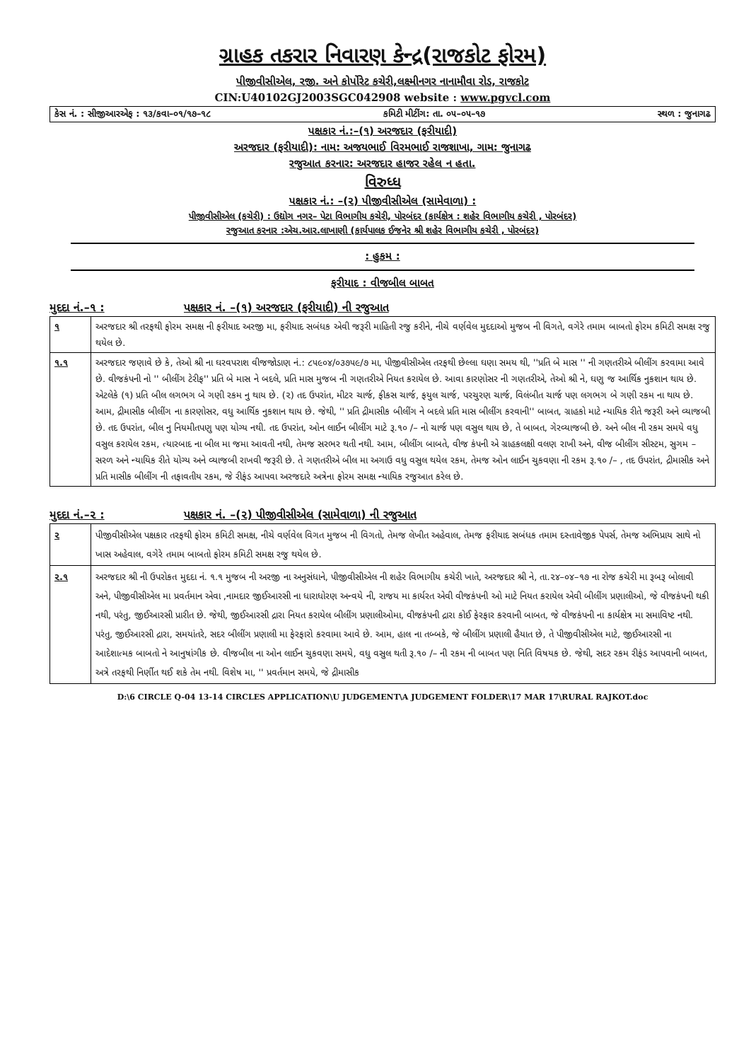ગ્રાહક તકરાર નિવારણ કેન્દ્ર(રાજકોટ ફોરમ)
પીજીવીસીએલ, રજી. અને કોર્પોરેટ કચેરી,લક્ષ્મીનગર નાનામૌવા રોડ, રાજકોટ
CIN:U40102GJ2003SGC042908 website : www.pgvcl.com
કેસ નં. : સીજીઆરએફ : ૧૩/કવા–૦૧/૧૭–૧૮ કમિટી મીટીંગ: તા. ૦૫–૦૫–૧૭ સ્થળ : જુનાગઢ
પક્ષકાર નં.:–(૧) અરજદાર (ફરીયાદી)
અરજદાર (ફરીયાદી): નામ: અજયભાઈ વિરમભાઈ રાજશાખા, ગામ: જુનાગઢ
રજુઆત કરનાર: અરજદાર હાજર રહેલ ન હતા.
વિરુધ્ધ
પક્ષકાર નં.: –(૨) પીજીવીસીએલ (સામેવાળા) :
પીજીવીસીએલ (કચેરી) : ઉદ્યોગ નગર– પેટા વિભાગીય કચેરી, પોરબંદર (કાર્યક્ષેત્ર : શહેર વિભાગીય કચેરી , પોરબંદર)
રજુઆત કરનાર :એચ.આર.લાખાણી (કાર્યપાલક ઈજનેર શ્રી શહેર વિભાગીય કચેરી , પોરબંદર)
: હુકમ :
ફરીયાદ : વીજબીલ બાબત
મુદદા નં.–૧ : પક્ષકાર નં. –(૧) અરજદાર (ફરીયાદી) ની રજુઆત
| ૧ | અરજદાર શ્રી તરફથી ફોરમ સમક્ષ ની ફરીયાદ અરજી મા, ફરીયાદ સબંધક એવી જરૂરી માહિતી રજુ કરીને, નીચે વર્ણવેલ મુદદાઓ મુજબ ની વિગતે, વગેરે તમામ બાબતો ફોરમ કમિટી સમક્ષ રજુ થયેલ છે. |
| ૧.૧ | અરજદાર જણાવે છે કે, તેઓ શ્રી ના ઘરવપરાશ વીજજોડાણ નં.: ૮૫૯૦૪/૦૩૭૫૯/૭ મા, પીજીવીસીએલ તરફથી છેલ્લા ઘણા સમય થી, ''પ્રતિ બે માસ '' ની ગણતરીએ બીલીંગ કરવામા આવે છે. વીજકંપની નો '' બીલીંગ ટેરીફ'' પ્રતિ બે માસ ને બદલે, પ્રતિ માસ મુજબ ની ગણતરીએ નિયત કરાયેલ છે. આવા કારણોસર ની ગણતરીએ, તેઓ શ્રી ને, ઘણુ જ આર્થિક નુકશાન થાય છે. એટલેકે (૧) પ્રતિ બીલ લગભગ બે ગણી રકમ નુ થાય છે. (૨) તદ ઉપરાંત, મીટર ચાર્જ, ફીકસ ચાર્જ, ફયુલ ચાર્જ, પરચુરણ ચાર્જ, વિલંબીત ચાર્જ પણ લગભગ બે ગણી રકમ ના થાય છે. આમ, દ્રીમાસીક બીલીંગ ના કારણોસર, વધુ આર્થિક નુકશાન થાય છે. જેથી, '' પ્રતિ દ્રીમાસીક બીલીંગ ને બદલે પ્રતિ માસ બીલીંગ કરવાની'' બાબત, ગ્રાહકો માટે ન્યાયિક રીતે જરૂરી અને વ્યાજબી છે. તદ ઉપરાંત, બીલ નુ નિયમીતપણુ પણ યોગ્ય નથી. તદ ઉપરાંત, ઓન લાઈન બીલીંગ માટે રૂ.૧૦ /– નો ચાર્જ પણ વસુલ થાય છે, તે બાબત, ગેરવ્યાજબી છે. અને બીલ ની રકમ સમયે વધુ વસુલ કરાયેલ રકમ, ત્યારબાદ ના બીલ મા જમા આવતી નથી, તેમજ સરભર થતી નથી. આમ, બીલીંગ બાબતે, વીજ કંપની એ ગ્રાહકલક્ષી વલણ રાખી અને, વીજ બીલીંગ સીસ્ટમ, સુગમ – સરળ અને ન્યાયિક રીતે યોગ્ય અને વ્યાજબી રાખવી જરૂરી છે. તે ગણતરીએ બીલ મા અગાઉ વધુ વસુલ થયેલ રકમ, તેમજ ઓન લાઈન ચુકવણા ની રકમ રૂ.૧૦ /– , તદ ઉપરાંત, દ્રીમાસીક અને પ્રતિ માસીક બીલીંગ ની તફાવતીય રકમ, જે રીફંડ આપવા અરજદારે અત્રેના ફોરમ સમક્ષ ન્યાયિક રજુઆત કરેલ છે. |
મુદદા નં.–૨ : પક્ષકાર નં. –(૨) પીજીવીસીએલ (સામેવાળા) ની રજુઆત
| ૨ | પીજીવીસીએલ પક્ષકાર તરફથી ફોરમ કમિટી સમક્ષ, નીચે વર્ણવેલ વિગત મુજબ ની વિગતો, તેમજ લેખીત અહેવાલ, તેમજ ફરીયાદ સબંધક તમામ દસ્તાવેજીક પેપર્સ, તેમજ અભિપ્રાય સાથે નો ખાસ અહેવાલ, વગેરે તમામ બાબતો ફોરમ કમિટી સમક્ષ રજુ થયેલ છે. |
| ૨.૧ | અરજદાર શ્રી ની ઉપરોકત મુદદા નં. ૧.૧ મુજબ ની અરજી ના અનુસંધાને, પીજીવીસીએલ ની શહેર વિભાગીય કચેરી ખાતે, અરજદાર શ્રી ને, તા.૨૪–૦૪–૧૭ ના રોજ કચેરી મા રૂબરૂ બોલાવી અને, પીજીવીસીએલ મા પ્રવર્તમાન એવા ,નામદાર જીઈઆરસી ના ધારાધોરણ અન્વયે ની, રાજય મા કાર્યરત એવી વીજકંપની ઓ માટે નિયત કરાયેલ એવી બીલીંગ પ્રણાલીઓ, જે વીજકંપની થકી નથી, પરંતુ, જીઈઆરસી પ્રારીત છે. જેથી, જીઈઆરસી દ્રારા નિયત કરાયેલ બીલીંગ પ્રણાલીઓમા, વીજકંપની દ્રારા કોઈ ફેરફાર કરવાની બાબત, જે વીજકંપની ના કાર્યક્ષેત્ર મા સમાવિષ્ટ નથી. પરંતુ, જીઈઆરસી દ્રારા, સમયાંતરે, સદર બીલીંગ પ્રણાલી મા ફેરફારો કરવામા આવે છે. આમ, હાલ ના તબ્બકે, જે બીલીંગ પ્રણાલી હૈયાત છે, તે પીજીવીસીએલ માટે, જીઈઆરસી ના આદેશાત્મક બાબતો ને આનુષાંગીક છે. વીજબીલ ના ઓન લાઈન ચુકવણા સમયે, વધુ વસુલ થતી રૂ.૧૦ /– ની રકમ ની બાબત પણ નિતિ વિષયક છે. જેથી, સદર રકમ રીફંડ આપવાની બાબત, અત્રે તરફથી નિર્ણીત થઈ શકે તેમ નથી. વિશેષ મા, '' પ્રવર્તમાન સમયે, જે દ્રીમાસીક |
D:\6 CIRCLE Q-04 13-14 CIRCLES APPLICATION\U JUDGEMENT\A JUDGEMENT FOLDER\17 MAR 17\RURAL RAJKOT.doc